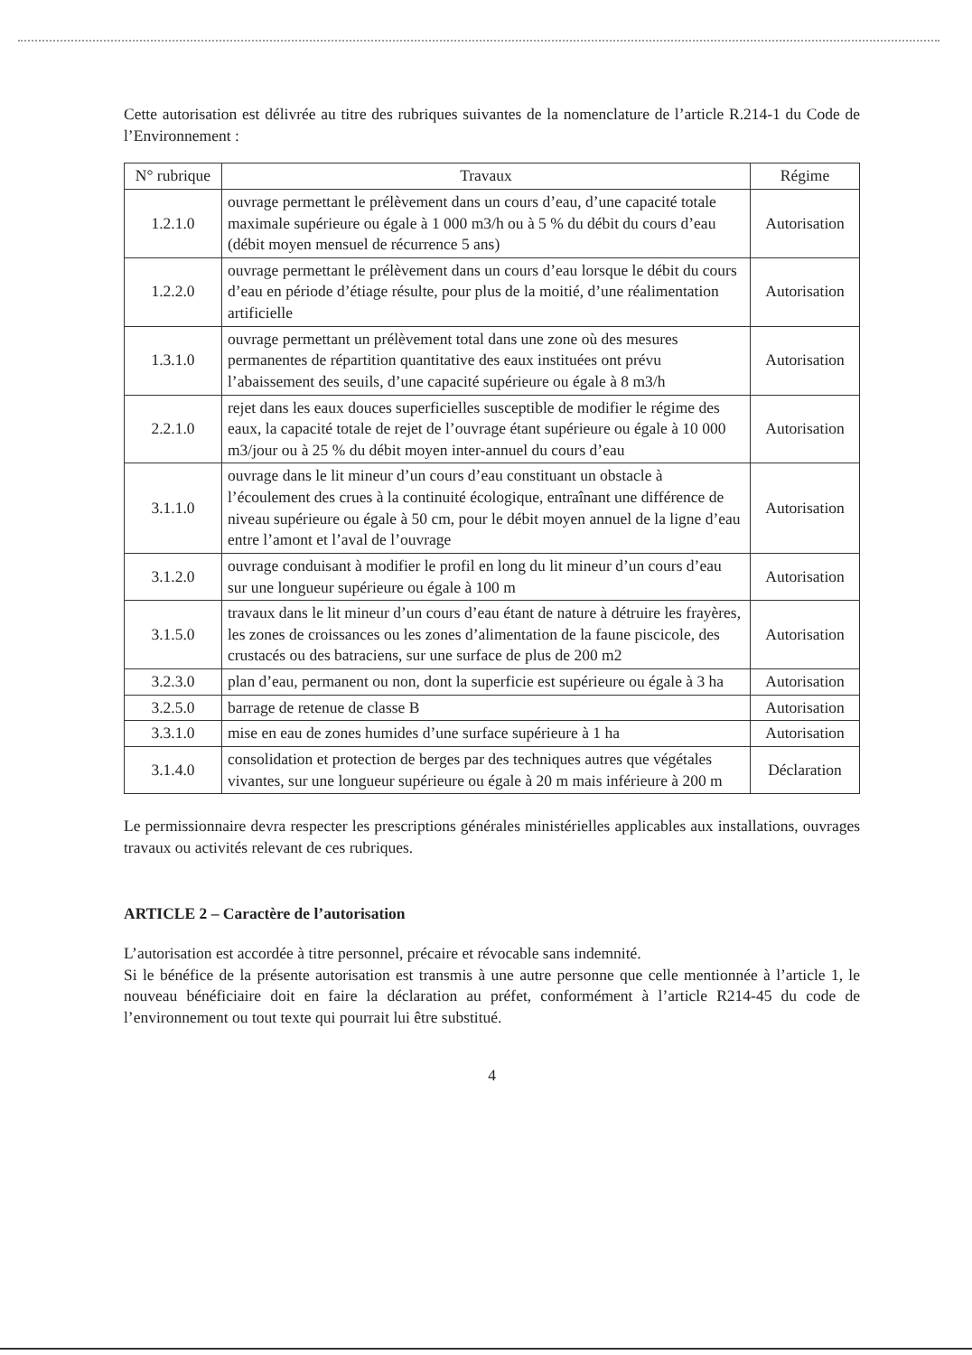Cette autorisation est délivrée au titre des rubriques suivantes de la nomenclature de l’article R.214-1 du Code de l’Environnement :
| N° rubrique | Travaux | Régime |
| --- | --- | --- |
| 1.2.1.0 | ouvrage permettant le prélèvement dans un cours d’eau, d’une capacité totale maximale supérieure ou égale à 1 000 m3/h ou à 5 % du débit du cours d’eau (débit moyen mensuel de récurrence 5 ans) | Autorisation |
| 1.2.2.0 | ouvrage permettant le prélèvement dans un cours d’eau lorsque le débit du cours d’eau en période d’étiage résulte, pour plus de la moitié, d’une réalimentation artificielle | Autorisation |
| 1.3.1.0 | ouvrage permettant un prélèvement total dans une zone où des mesures permanentes de répartition quantitative des eaux instituées ont prévu l’abaissement des seuils, d’une capacité supérieure ou égale à 8 m3/h | Autorisation |
| 2.2.1.0 | rejet dans les eaux douces superficielles susceptible de modifier le régime des eaux, la capacité totale de rejet de l’ouvrage étant supérieure ou égale à 10 000 m3/jour ou à 25 % du débit moyen inter-annuel du cours d’eau | Autorisation |
| 3.1.1.0 | ouvrage dans le lit mineur d’un cours d’eau constituant un obstacle à l’écoulement des crues à la continuité écologique, entraînant une différence de niveau supérieure ou égale à 50 cm, pour le débit moyen annuel de la ligne d’eau entre l’amont et l’aval de l’ouvrage | Autorisation |
| 3.1.2.0 | ouvrage conduisant à modifier le profil en long du lit mineur d’un cours d’eau sur une longueur supérieure ou égale à 100 m | Autorisation |
| 3.1.5.0 | travaux dans le lit mineur d’un cours d’eau étant de nature à détruire les frayères, les zones de croissances ou les zones d’alimentation de la faune piscicole, des crustacés ou des batraciens, sur une surface de plus de 200 m2 | Autorisation |
| 3.2.3.0 | plan d’eau, permanent ou non, dont la superficie est supérieure ou égale à 3 ha | Autorisation |
| 3.2.5.0 | barrage de retenue de classe B | Autorisation |
| 3.3.1.0 | mise en eau de zones humides d’une surface supérieure à 1 ha | Autorisation |
| 3.1.4.0 | consolidation et protection de berges par des techniques autres que végétales vivantes, sur une longueur supérieure ou égale à 20 m mais inférieure à 200 m | Déclaration |
Le permissionnaire devra respecter les prescriptions générales ministérielles applicables aux installations, ouvrages travaux ou activités relevant de ces rubriques.
ARTICLE 2 – Caractère de l’autorisation
L’autorisation est accordée à titre personnel, précaire et révocable sans indemnité.
Si le bénéfice de la présente autorisation est transmis à une autre personne que celle mentionnée à l’article 1, le nouveau bénéficiaire doit en faire la déclaration au préfet, conformément à l’article R214-45 du code de l’environnement ou tout texte qui pourrait lui être substitué.
4